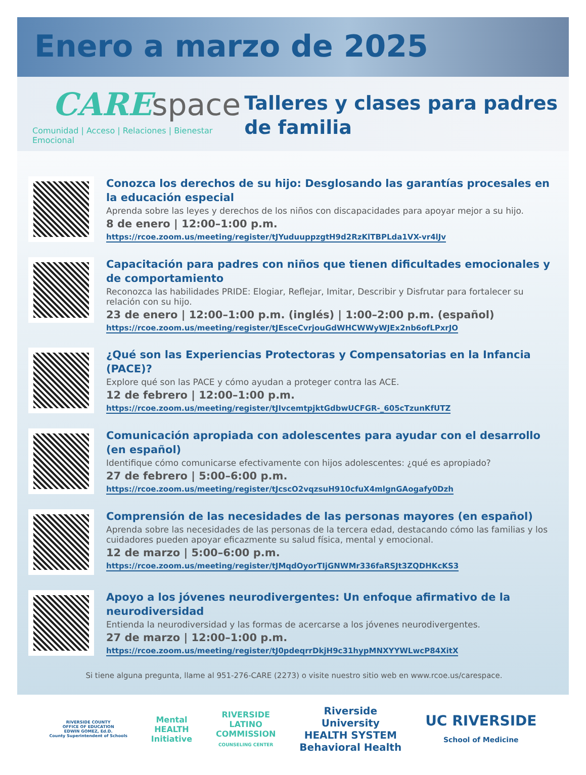Enero a marzo de 2025
CARE space
Comunidad | Acceso | Relaciones | Bienestar Emocional
Talleres y clases para padres de familia
Conozca los derechos de su hijo: Desglosando las garantías procesales en la educación especial
Aprenda sobre las leyes y derechos de los niños con discapacidades para apoyar mejor a su hijo.
8 de enero | 12:00–1:00 p.m.
https://rcoe.zoom.us/meeting/register/tJYuduuppzgtH9d2RzKlTBPLda1VX-vr4lJv
Capacitación para padres con niños que tienen dificultades emocionales y de comportamiento
Reconozca las habilidades PRIDE: Elogiar, Reflejar, Imitar, Describir y Disfrutar para fortalecer su relación con su hijo.
23 de enero | 12:00–1:00 p.m. (inglés) | 1:00–2:00 p.m. (español)
https://rcoe.zoom.us/meeting/register/tJEsceCvrjouGdWHCWWyWJEx2nb6ofLPxrJO
¿Qué son las Experiencias Protectoras y Compensatorias en la Infancia (PACE)?
Explore qué son las PACE y cómo ayudan a proteger contra las ACE.
12 de febrero | 12:00–1:00 p.m.
https://rcoe.zoom.us/meeting/register/tJIvcemtpjktGdbwUCFGR-_605cTzunKfUTZ
Comunicación apropiada con adolescentes para ayudar con el desarrollo (en español)
Identifique cómo comunicarse efectivamente con hijos adolescentes: ¿qué es apropiado?
27 de febrero | 5:00–6:00 p.m.
https://rcoe.zoom.us/meeting/register/tJcscO2vqzsuH910cfuX4mlgnGAogafy0Dzh
Comprensión de las necesidades de las personas mayores (en español)
Aprenda sobre las necesidades de las personas de la tercera edad, destacando cómo las familias y los cuidadores pueden apoyar eficazmente su salud física, mental y emocional.
12 de marzo | 5:00–6:00 p.m.
https://rcoe.zoom.us/meeting/register/tJMqdOyorTIjGNWMr336faRSJt3ZQDHKcKS3
Apoyo a los jóvenes neurodivergentes: Un enfoque afirmativo de la neurodiversidad
Entienda la neurodiversidad y las formas de acercarse a los jóvenes neurodivergentes.
27 de marzo | 12:00–1:00 p.m.
https://rcoe.zoom.us/meeting/register/tJ0pdeqrrDkjH9c31hypMNXYYWLwcP84XitX
Si tiene alguna pregunta, llame al 951-276-CARE (2273) o visite nuestro sitio web en www.rcoe.us/carespace.
RIVERSIDE COUNTY
OFFICE OF EDUCATION
EDWIN GOMEZ, Ed.D.
County Superintendent of Schools
Mental
HEALTH
Initiative
RIVERSIDE
LATINO
COMMISSION
COUNSELING CENTER
Riverside
University
HEALTH SYSTEM
Behavioral Health
UC RIVERSIDE
School of Medicine